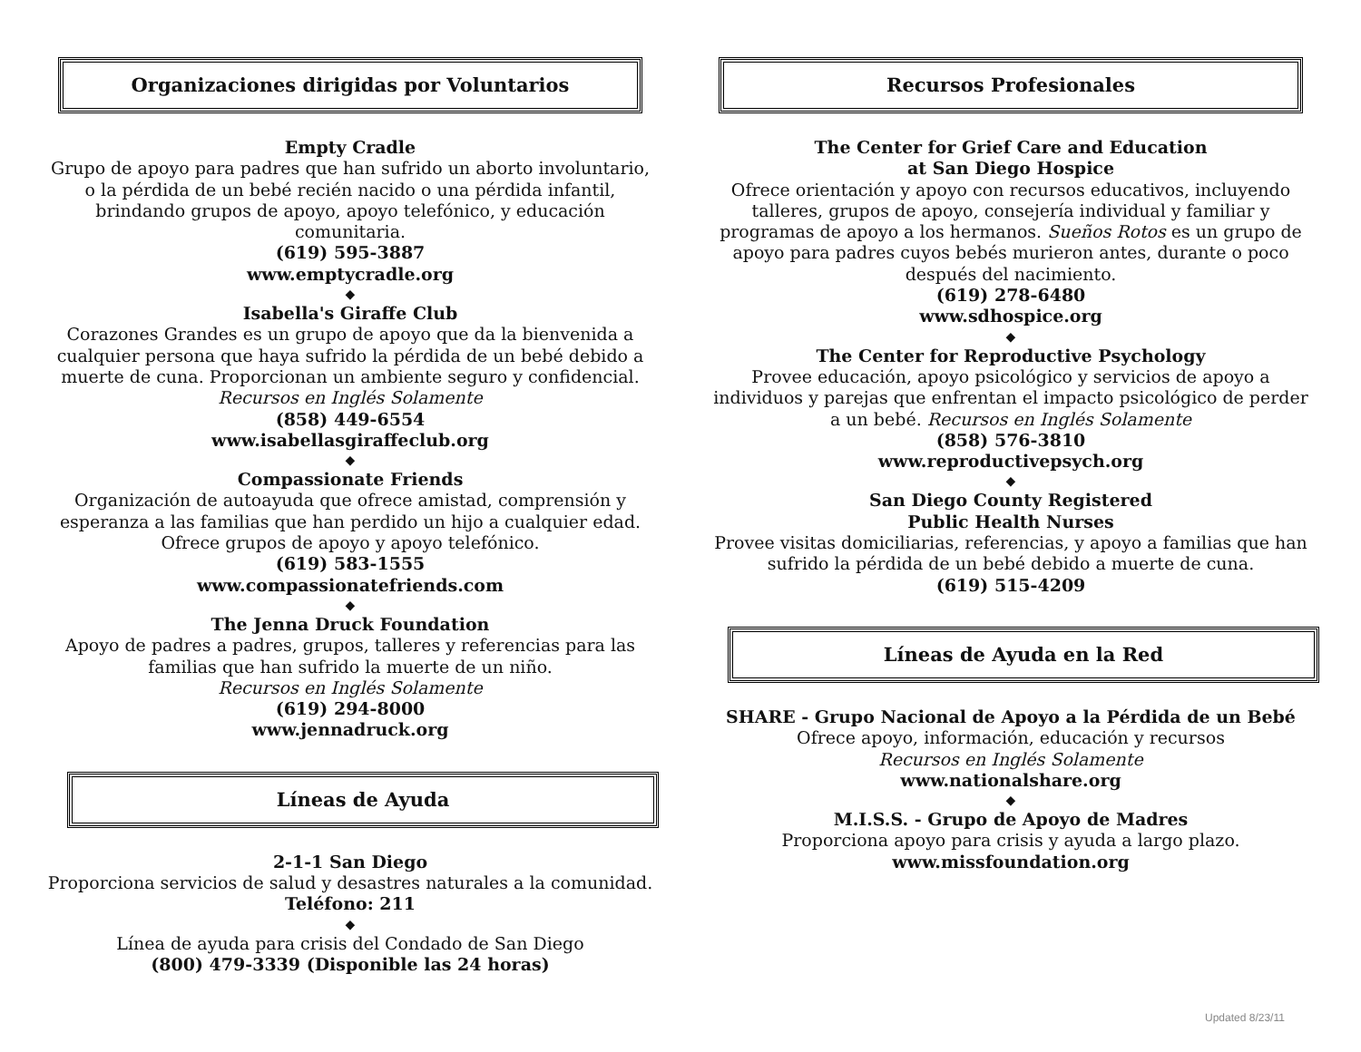Organizaciones dirigidas por Voluntarios
Empty Cradle
Grupo de apoyo para padres que han sufrido un aborto involuntario, o la pérdida de un bebé recién nacido o una pérdida infantil, brindando grupos de apoyo, apoyo telefónico, y educación comunitaria.
(619) 595-3887
www.emptycradle.org
◆
Isabella's Giraffe Club
Corazones Grandes es un grupo de apoyo que da la bienvenida a cualquier persona que haya sufrido la pérdida de un bebé debido a muerte de cuna. Proporcionan un ambiente seguro y confidencial. Recursos en Inglés Solamente
(858) 449-6554
www.isabellasgiraffeclub.org
◆
Compassionate Friends
Organización de autoayuda que ofrece amistad, comprensión y esperanza a las familias que han perdido un hijo a cualquier edad. Ofrece grupos de apoyo y apoyo telefónico.
(619) 583-1555
www.compassionatefriends.com
◆
The Jenna Druck Foundation
Apoyo de padres a padres, grupos, talleres y referencias para las familias que han sufrido la muerte de un niño.
Recursos en Inglés Solamente
(619) 294-8000
www.jennadruck.org
Líneas de Ayuda
2-1-1 San Diego
Proporciona servicios de salud y desastres naturales a la comunidad.
Teléfono: 211
◆
Línea de ayuda para crisis del Condado de San Diego
(800) 479-3339 (Disponible las 24 horas)
Recursos Profesionales
The Center for Grief Care and Education
at San Diego Hospice
Ofrece orientación y apoyo con recursos educativos, incluyendo talleres, grupos de apoyo, consejería individual y familiar y programas de apoyo a los hermanos. Sueños Rotos es un grupo de apoyo para padres cuyos bebés murieron antes, durante o poco después del nacimiento.
(619) 278-6480
www.sdhospice.org
◆
The Center for Reproductive Psychology
Provee educación, apoyo psicológico y servicios de apoyo a individuos y parejas que enfrentan el impacto psicológico de perder a un bebé. Recursos en Inglés Solamente
(858) 576-3810
www.reproductivepsych.org
◆
San Diego County Registered
Public Health Nurses
Provee visitas domiciliarias, referencias, y apoyo a familias que han sufrido la pérdida de un bebé debido a muerte de cuna.
(619) 515-4209
Líneas de Ayuda en la Red
SHARE - Grupo Nacional de Apoyo a la Pérdida de un Bebé
Ofrece apoyo, información, educación y recursos
Recursos en Inglés Solamente
www.nationalshare.org
◆
M.I.S.S. - Grupo de Apoyo de Madres
Proporciona apoyo para crisis y ayuda a largo plazo.
www.missfoundation.org
Updated 8/23/11